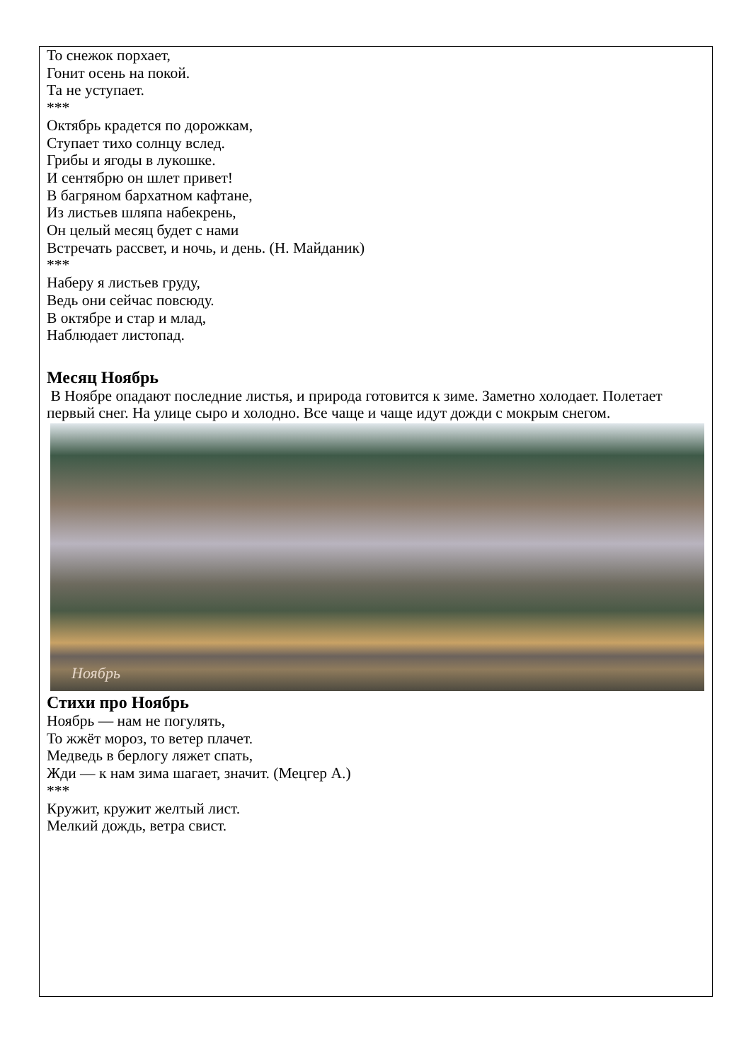То снежок порхает,
Гонит осень на покой.
Та не уступает.
***
Октябрь крадется по дорожкам,
Ступает тихо солнцу вслед.
Грибы и ягоды в лукошке.
И сентябрю он шлет привет!
В багряном бархатном кафтане,
Из листьев шляпа набекрень,
Он целый месяц будет с нами
Встречать рассвет, и ночь, и день. (Н. Майданик)
***
Наберу я листьев груду,
Ведь они сейчас повсюду.
В октябре и стар и млад,
Наблюдает листопад.
Месяц Ноябрь
В Ноябре опадают последние листья, и природа готовится к зиме. Заметно холодает. Полетает первый снег. На улице сыро и холодно. Все чаще и чаще идут дожди с мокрым снегом.
Ноябрь
Стихи про Ноябрь
Ноябрь — нам не погулять,
То жжёт мороз, то ветер плачет.
Медведь в берлогу ляжет спать,
Жди — к нам зима шагает, значит. (Мецгер А.)
***
Кружит, кружит желтый лист.
Мелкий дождь, ветра свист.